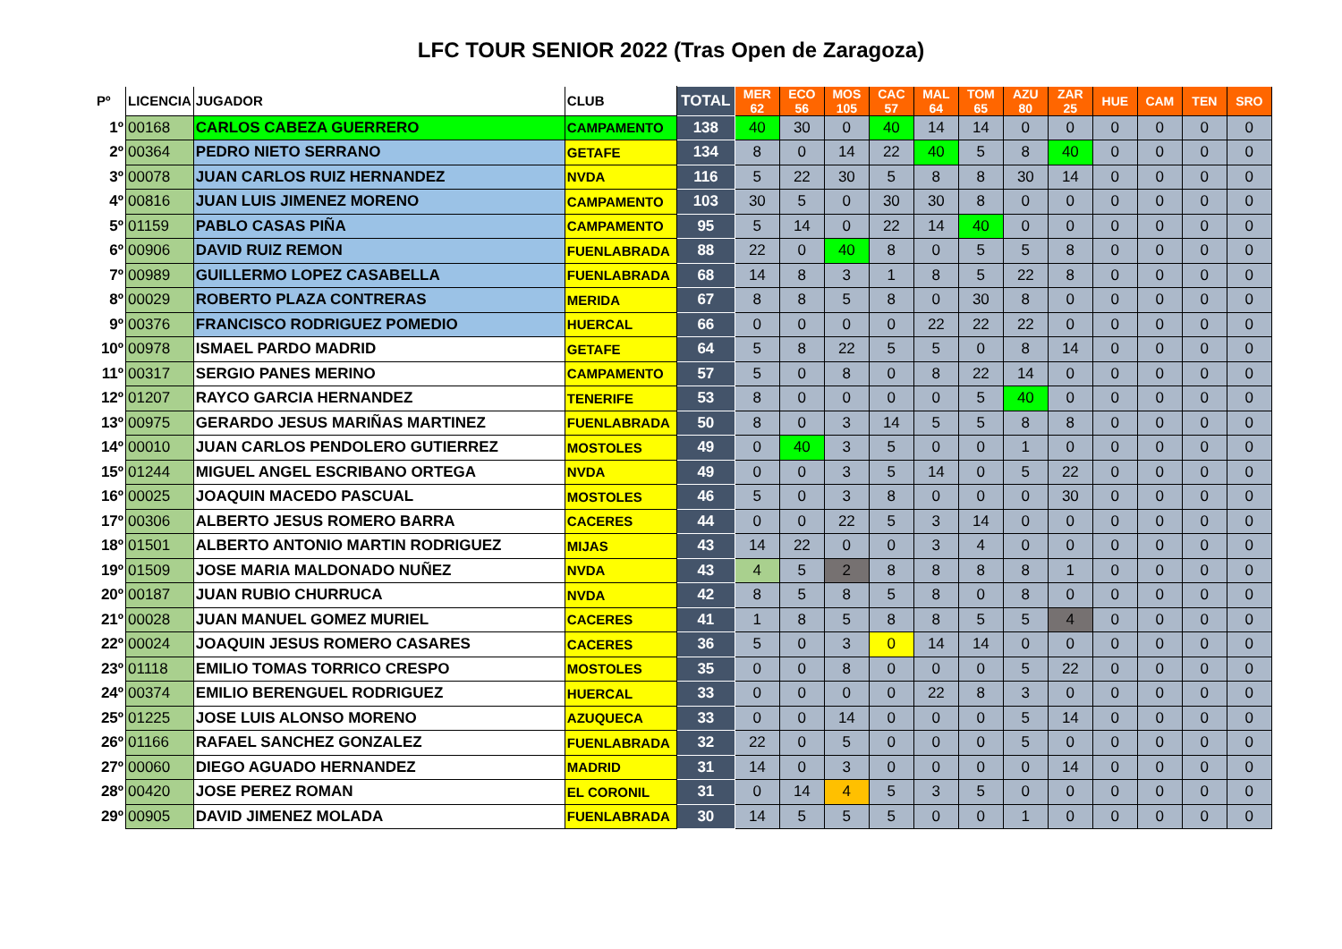LFC TOUR SENIOR 2022 (Tras Open de Zaragoza)
| Pº | LICENCIA | JUGADOR | CLUB | TOTAL | MER 62 | ECO 56 | MOS 105 | CAC 57 | MAL 64 | TOM 65 | AZU 80 | ZAR 25 | HUE | CAM | TEN | SRO |
| --- | --- | --- | --- | --- | --- | --- | --- | --- | --- | --- | --- | --- | --- | --- | --- | --- |
| 1º | 00168 | CARLOS CABEZA GUERRERO | CAMPAMENTO | 138 | 40 | 30 | 0 | 40 | 14 | 14 | 0 | 0 | 0 | 0 | 0 | 0 |
| 2º | 00364 | PEDRO NIETO SERRANO | GETAFE | 134 | 8 | 0 | 14 | 22 | 40 | 5 | 8 | 40 | 0 | 0 | 0 | 0 |
| 3º | 00078 | JUAN CARLOS RUIZ HERNANDEZ | NVDA | 116 | 5 | 22 | 30 | 5 | 8 | 8 | 30 | 14 | 0 | 0 | 0 | 0 |
| 4º | 00816 | JUAN LUIS JIMENEZ MORENO | CAMPAMENTO | 103 | 30 | 5 | 0 | 30 | 30 | 8 | 0 | 0 | 0 | 0 | 0 | 0 |
| 5º | 01159 | PABLO CASAS PIÑA | CAMPAMENTO | 95 | 5 | 14 | 0 | 22 | 14 | 40 | 0 | 0 | 0 | 0 | 0 | 0 |
| 6º | 00906 | DAVID RUIZ REMON | FUENLABRADA | 88 | 22 | 0 | 40 | 8 | 0 | 5 | 5 | 8 | 0 | 0 | 0 | 0 |
| 7º | 00989 | GUILLERMO LOPEZ CASABELLA | FUENLABRADA | 68 | 14 | 8 | 3 | 1 | 8 | 5 | 22 | 8 | 0 | 0 | 0 | 0 |
| 8º | 00029 | ROBERTO PLAZA CONTRERAS | MERIDA | 67 | 8 | 8 | 5 | 8 | 0 | 30 | 8 | 0 | 0 | 0 | 0 | 0 |
| 9º | 00376 | FRANCISCO RODRIGUEZ POMEDIO | HUERCAL | 66 | 0 | 0 | 0 | 0 | 22 | 22 | 22 | 0 | 0 | 0 | 0 | 0 |
| 10º | 00978 | ISMAEL PARDO MADRID | GETAFE | 64 | 5 | 8 | 22 | 5 | 5 | 0 | 8 | 14 | 0 | 0 | 0 | 0 |
| 11º | 00317 | SERGIO PANES MERINO | CAMPAMENTO | 57 | 5 | 0 | 8 | 0 | 8 | 22 | 14 | 0 | 0 | 0 | 0 | 0 |
| 12º | 01207 | RAYCO GARCIA HERNANDEZ | TENERIFE | 53 | 8 | 0 | 0 | 0 | 0 | 5 | 40 | 0 | 0 | 0 | 0 | 0 |
| 13º | 00975 | GERARDO JESUS MARIÑAS MARTINEZ | FUENLABRADA | 50 | 8 | 0 | 3 | 14 | 5 | 5 | 8 | 8 | 0 | 0 | 0 | 0 |
| 14º | 00010 | JUAN CARLOS PENDOLERO GUTIERREZ | MOSTOLES | 49 | 0 | 40 | 3 | 5 | 0 | 0 | 1 | 0 | 0 | 0 | 0 | 0 |
| 15º | 01244 | MIGUEL ANGEL ESCRIBANO ORTEGA | NVDA | 49 | 0 | 0 | 3 | 5 | 14 | 0 | 5 | 22 | 0 | 0 | 0 | 0 |
| 16º | 00025 | JOAQUIN MACEDO PASCUAL | MOSTOLES | 46 | 5 | 0 | 3 | 8 | 0 | 0 | 0 | 30 | 0 | 0 | 0 | 0 |
| 17º | 00306 | ALBERTO JESUS ROMERO BARRA | CACERES | 44 | 0 | 0 | 22 | 5 | 3 | 14 | 0 | 0 | 0 | 0 | 0 | 0 |
| 18º | 01501 | ALBERTO ANTONIO MARTIN RODRIGUEZ | MIJAS | 43 | 14 | 22 | 0 | 0 | 3 | 4 | 0 | 0 | 0 | 0 | 0 | 0 |
| 19º | 01509 | JOSE MARIA MALDONADO NUÑEZ | NVDA | 43 | 4 | 5 | 2 | 8 | 8 | 8 | 8 | 1 | 0 | 0 | 0 | 0 |
| 20º | 00187 | JUAN RUBIO CHURRUCA | NVDA | 42 | 8 | 5 | 8 | 5 | 8 | 0 | 8 | 0 | 0 | 0 | 0 | 0 |
| 21º | 00028 | JUAN MANUEL GOMEZ MURIEL | CACERES | 41 | 1 | 8 | 5 | 8 | 8 | 5 | 5 | 4 | 0 | 0 | 0 | 0 |
| 22º | 00024 | JOAQUIN JESUS ROMERO CASARES | CACERES | 36 | 5 | 0 | 3 | 0 | 14 | 14 | 0 | 0 | 0 | 0 | 0 | 0 |
| 23º | 01118 | EMILIO TOMAS TORRICO CRESPO | MOSTOLES | 35 | 0 | 0 | 8 | 0 | 0 | 0 | 5 | 22 | 0 | 0 | 0 | 0 |
| 24º | 00374 | EMILIO BERENGUEL RODRIGUEZ | HUERCAL | 33 | 0 | 0 | 0 | 0 | 22 | 8 | 3 | 0 | 0 | 0 | 0 | 0 |
| 25º | 01225 | JOSE LUIS ALONSO MORENO | AZUQUECA | 33 | 0 | 0 | 14 | 0 | 0 | 0 | 5 | 14 | 0 | 0 | 0 | 0 |
| 26º | 01166 | RAFAEL SANCHEZ GONZALEZ | FUENLABRADA | 32 | 22 | 0 | 5 | 0 | 0 | 0 | 5 | 0 | 0 | 0 | 0 | 0 |
| 27º | 00060 | DIEGO AGUADO HERNANDEZ | MADRID | 31 | 14 | 0 | 3 | 0 | 0 | 0 | 0 | 14 | 0 | 0 | 0 | 0 |
| 28º | 00420 | JOSE PEREZ ROMAN | EL CORONIL | 31 | 0 | 14 | 4 | 5 | 3 | 5 | 0 | 0 | 0 | 0 | 0 | 0 |
| 29º | 00905 | DAVID JIMENEZ MOLADA | FUENLABRADA | 30 | 14 | 5 | 5 | 5 | 0 | 0 | 1 | 0 | 0 | 0 | 0 | 0 |